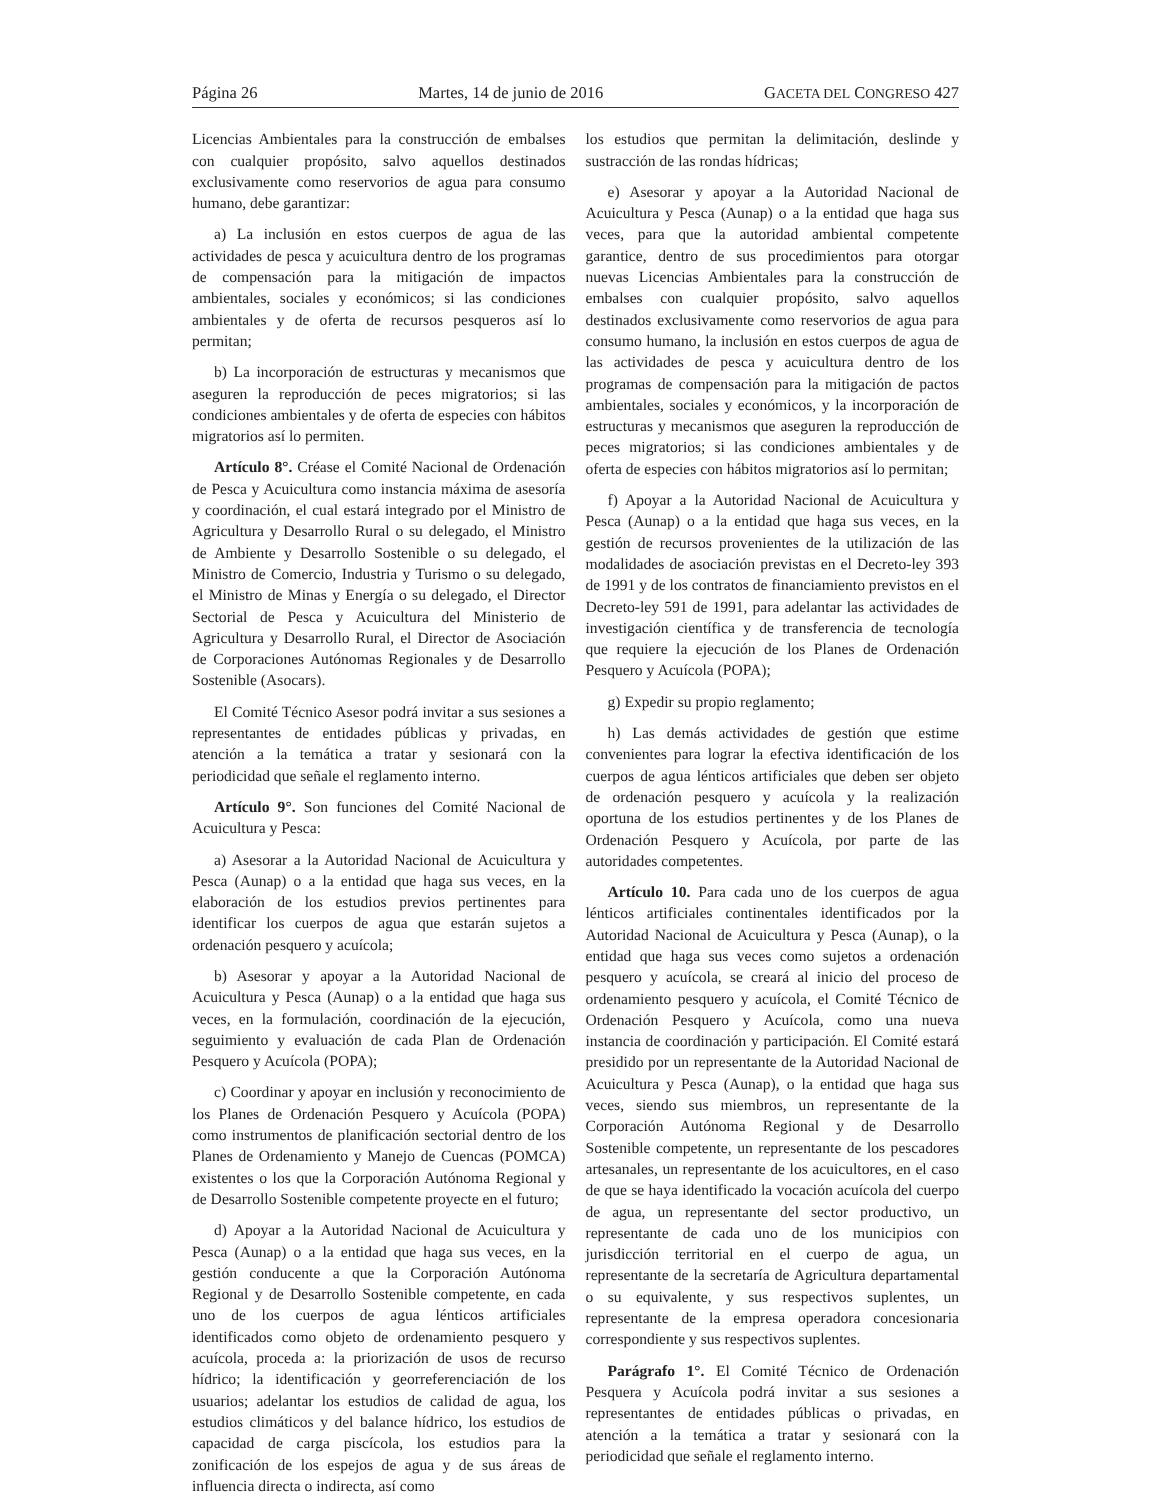Página 26 Martes, 14 de junio de 2016 GACETA DEL CONGRESO 427
Licencias Ambientales para la construcción de embalses con cualquier propósito, salvo aquellos destinados exclusivamente como reservorios de agua para consumo humano, debe garantizar:
a) La inclusión en estos cuerpos de agua de las actividades de pesca y acuicultura dentro de los programas de compensación para la mitigación de impactos ambientales, sociales y económicos; si las condiciones ambientales y de oferta de recursos pesqueros así lo permitan;
b) La incorporación de estructuras y mecanismos que aseguren la reproducción de peces migratorios; si las condiciones ambientales y de oferta de especies con hábitos migratorios así lo permiten.
Artículo 8°. Créase el Comité Nacional de Ordenación de Pesca y Acuicultura como instancia máxima de asesoría y coordinación, el cual estará integrado por el Ministro de Agricultura y Desarrollo Rural o su delegado, el Ministro de Ambiente y Desarrollo Sostenible o su delegado, el Ministro de Comercio, Industria y Turismo o su delegado, el Ministro de Minas y Energía o su delegado, el Director Sectorial de Pesca y Acuicultura del Ministerio de Agricultura y Desarrollo Rural, el Director de Asociación de Corporaciones Autónomas Regionales y de Desarrollo Sostenible (Asocars).
El Comité Técnico Asesor podrá invitar a sus sesiones a representantes de entidades públicas y privadas, en atención a la temática a tratar y sesionará con la periodicidad que señale el reglamento interno.
Artículo 9°. Son funciones del Comité Nacional de Acuicultura y Pesca:
a) Asesorar a la Autoridad Nacional de Acuicultura y Pesca (Aunap) o a la entidad que haga sus veces, en la elaboración de los estudios previos pertinentes para identificar los cuerpos de agua que estarán sujetos a ordenación pesquero y acuícola;
b) Asesorar y apoyar a la Autoridad Nacional de Acuicultura y Pesca (Aunap) o a la entidad que haga sus veces, en la formulación, coordinación de la ejecución, seguimiento y evaluación de cada Plan de Ordenación Pesquero y Acuícola (POPA);
c) Coordinar y apoyar en inclusión y reconocimiento de los Planes de Ordenación Pesquero y Acuícola (POPA) como instrumentos de planificación sectorial dentro de los Planes de Ordenamiento y Manejo de Cuencas (POMCA) existentes o los que la Corporación Autónoma Regional y de Desarrollo Sostenible competente proyecte en el futuro;
d) Apoyar a la Autoridad Nacional de Acuicultura y Pesca (Aunap) o a la entidad que haga sus veces, en la gestión conducente a que la Corporación Autónoma Regional y de Desarrollo Sostenible competente, en cada uno de los cuerpos de agua lénticos artificiales identificados como objeto de ordenamiento pesquero y acuícola, proceda a: la priorización de usos de recurso hídrico; la identificación y georreferenciación de los usuarios; adelantar los estudios de calidad de agua, los estudios climáticos y del balance hídrico, los estudios de capacidad de carga piscícola, los estudios para la zonificación de los espejos de agua y de sus áreas de influencia directa o indirecta, así como
los estudios que permitan la delimitación, deslinde y sustracción de las rondas hídricas;
e) Asesorar y apoyar a la Autoridad Nacional de Acuicultura y Pesca (Aunap) o a la entidad que haga sus veces, para que la autoridad ambiental competente garantice, dentro de sus procedimientos para otorgar nuevas Licencias Ambientales para la construcción de embalses con cualquier propósito, salvo aquellos destinados exclusivamente como reservorios de agua para consumo humano, la inclusión en estos cuerpos de agua de las actividades de pesca y acuicultura dentro de los programas de compensación para la mitigación de pactos ambientales, sociales y económicos, y la incorporación de estructuras y mecanismos que aseguren la reproducción de peces migratorios; si las condiciones ambientales y de oferta de especies con hábitos migratorios así lo permitan;
f) Apoyar a la Autoridad Nacional de Acuicultura y Pesca (Aunap) o a la entidad que haga sus veces, en la gestión de recursos provenientes de la utilización de las modalidades de asociación previstas en el Decreto-ley 393 de 1991 y de los contratos de financiamiento previstos en el Decreto-ley 591 de 1991, para adelantar las actividades de investigación científica y de transferencia de tecnología que requiere la ejecución de los Planes de Ordenación Pesquero y Acuícola (POPA);
g) Expedir su propio reglamento;
h) Las demás actividades de gestión que estime convenientes para lograr la efectiva identificación de los cuerpos de agua lénticos artificiales que deben ser objeto de ordenación pesquero y acuícola y la realización oportuna de los estudios pertinentes y de los Planes de Ordenación Pesquero y Acuícola, por parte de las autoridades competentes.
Artículo 10. Para cada uno de los cuerpos de agua lénticos artificiales continentales identificados por la Autoridad Nacional de Acuicultura y Pesca (Aunap), o la entidad que haga sus veces como sujetos a ordenación pesquero y acuícola, se creará al inicio del proceso de ordenamiento pesquero y acuícola, el Comité Técnico de Ordenación Pesquero y Acuícola, como una nueva instancia de coordinación y participación. El Comité estará presidido por un representante de la Autoridad Nacional de Acuicultura y Pesca (Aunap), o la entidad que haga sus veces, siendo sus miembros, un representante de la Corporación Autónoma Regional y de Desarrollo Sostenible competente, un representante de los pescadores artesanales, un representante de los acuicultores, en el caso de que se haya identificado la vocación acuícola del cuerpo de agua, un representante del sector productivo, un representante de cada uno de los municipios con jurisdicción territorial en el cuerpo de agua, un representante de la secretaría de Agricultura departamental o su equivalente, y sus respectivos suplentes, un representante de la empresa operadora concesionaria correspondiente y sus respectivos suplentes.
Parágrafo 1°. El Comité Técnico de Ordenación Pesquera y Acuícola podrá invitar a sus sesiones a representantes de entidades públicas o privadas, en atención a la temática a tratar y sesionará con la periodicidad que señale el reglamento interno.